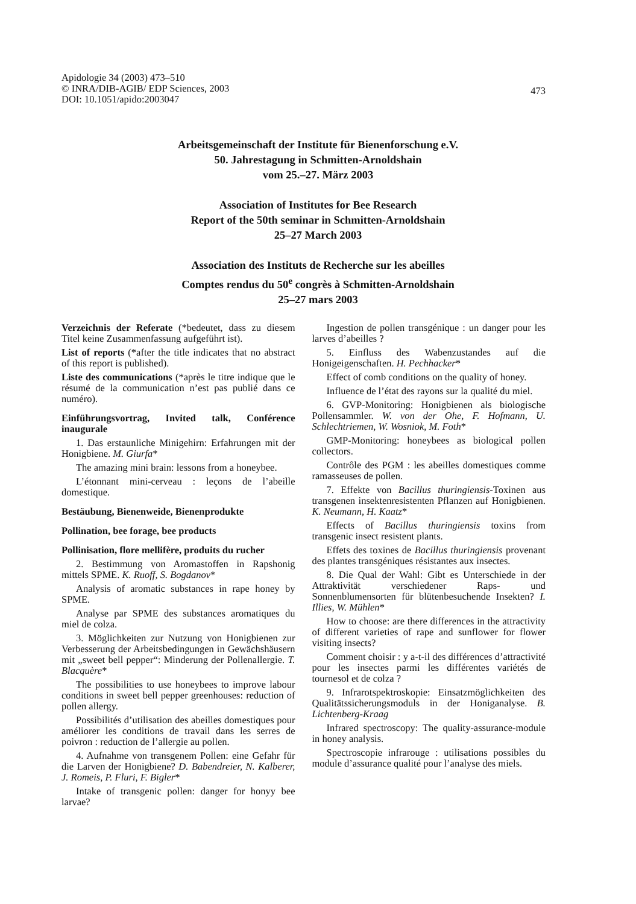Apidologie 34 (2003) 473–510
© INRA/DIB-AGIB/ EDP Sciences, 2003
DOI: 10.1051/apido:2003047
473
Arbeitsgemeinschaft der Institute für Bienenforschung e.V.
50. Jahrestagung in Schmitten-Arnoldshain
vom 25.–27. März 2003
Association of Institutes for Bee Research
Report of the 50th seminar in Schmitten-Arnoldshain
25–27 March 2003
Association des Instituts de Recherche sur les abeilles
Comptes rendus du 50<sup>e</sup> congrès à Schmitten-Arnoldshain
25–27 mars 2003
Verzeichnis der Referate (*bedeutet, dass zu diesem Titel keine Zusammenfassung aufgeführt ist).
List of reports (*after the title indicates that no abstract of this report is published).
Liste des communications (*après le titre indique que le résumé de la communication n’est pas publié dans ce numéro).
Einführungsvortrag, Invited talk, Conférence inaugurale
1. Das erstaunliche Minigehirn: Erfahrungen mit der Honigbiene. M. Giurfa*
The amazing mini brain: lessons from a honeybee.
L’étonnant mini-cerveau : leçons de l’abeille domestique.
Bestäubung, Bienenweide, Bienenprodukte
Pollination, bee forage, bee products
Pollinisation, flore mellifère, produits du rucher
2. Bestimmung von Aromastoffen in Rapshonig mittels SPME. K. Ruoff, S. Bogdanov*
Analysis of aromatic substances in rape honey by SPME.
Analyse par SPME des substances aromatiques du miel de colza.
3. Möglichkeiten zur Nutzung von Honigbienen zur Verbesserung der Arbeitsbedingungen in Gewächshäusern mit „sweet bell pepper“: Minderung der Pollenallergie. T. Blacquère*
The possibilities to use honeybees to improve labour conditions in sweet bell pepper greenhouses: reduction of pollen allergy.
Possibilités d’utilisation des abeilles domestiques pour améliorer les conditions de travail dans les serres de poivron : reduction de l’allergie au pollen.
4. Aufnahme von transgenem Pollen: eine Gefahr für die Larven der Honigbiene? D. Babendreier, N. Kalberer, J. Romeis, P. Fluri, F. Bigler*
Intake of transgenic pollen: danger for honyy bee larvae?
Ingestion de pollen transgénique : un danger pour les larves d’abeilles ?
5. Einfluss des Wabenzustandes auf die Honigeigenschaften. H. Pechhacker*
Effect of comb conditions on the quality of honey.
Influence de l’état des rayons sur la qualité du miel.
6. GVP-Monitoring: Honigbienen als biologische Pollensammler. W. von der Ohe, F. Hofmann, U. Schlechtriemen, W. Wosniok, M. Foth*
GMP-Monitoring: honeybees as biological pollen collectors.
Contrôle des PGM : les abeilles domestiques comme ramasseuses de pollen.
7. Effekte von Bacillus thuringiensis-Toxinen aus transgenen insektenresistenten Pflanzen auf Honigbienen. K. Neumann, H. Kaatz*
Effects of Bacillus thuringiensis toxins from transgenic insect resistent plants.
Effets des toxines de Bacillus thuringiensis provenant des plantes transgéniques résistantes aux insectes.
8. Die Qual der Wahl: Gibt es Unterschiede in der Attraktivität verschiedener Raps- und Sonnenblumensorten für blütenbesuchende Insekten? I. Illies, W. Mühlen*
How to choose: are there differences in the attractivity of different varieties of rape and sunflower for flower visiting insects?
Comment choisir : y a-t-il des différences d’attractivité pour les insectes parmi les différentes variétés de tournesol et de colza ?
9. Infrarotspektroskopie: Einsatzmöglichkeiten des Qualitätssicherungsmoduls in der Honiganalyse. B. Lichtenberg-Kraag
Infrared spectroscopy: The quality-assurance-module in honey analysis.
Spectroscopie infrarouge : utilisations possibles du module d’assurance qualité pour l’analyse des miels.